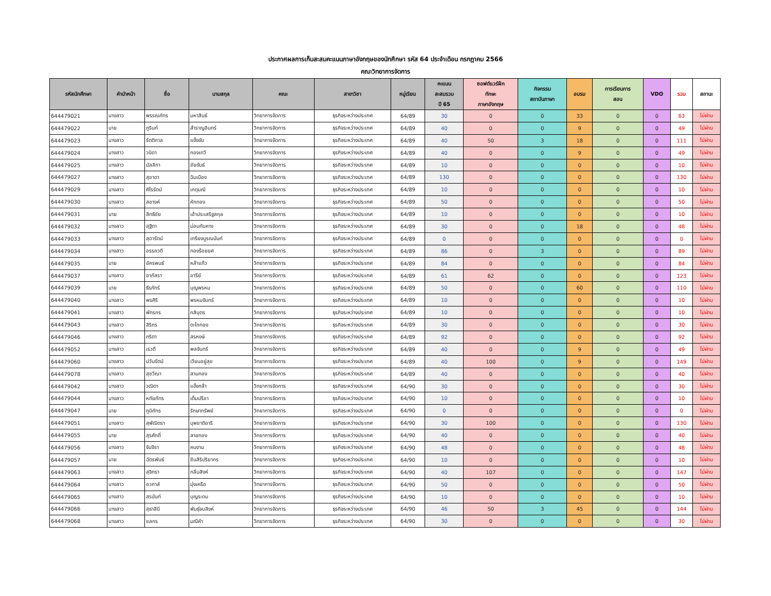ประกาศผลการเก็บสะสมคะแนนภาษาอังกฤษของนักศึกษา รหัส 64 ประจำเดือน กรกฎาคม 2566
คณะวิทยาการจัดการ
| รหัสนักศึกษา | คำนำหน้า | ชื่อ | นามสกุล | คณะ | สาขาวิชา | หมู่เรียน | คะแนน สะสมรวม ปี 65 | ซอฟต์แวร์ฝึก ทักษะ ภาษาอังกฤษ | กิจกรรม สถาบันภาษา | อบรม | การเรียนการ สอน | VDO | รวม | สถานะ |
| --- | --- | --- | --- | --- | --- | --- | --- | --- | --- | --- | --- | --- | --- | --- |
| 644479021 | นางสาว | พรรณภัทร | มหาสินธ์ | วิทยาการจัดการ | ธุรกิจระหว่างประเทศ | 64/89 | 30 | 0 | 0 | 33 | 0 | 0 | 63 | ไม่ผ่าน |
| 644479022 | นาย | ภูรินท์ | สำราญอินทร์ | วิทยาการจัดการ | ธุรกิจระหว่างประเทศ | 64/89 | 40 | 0 | 0 | 9 | 0 | 0 | 49 | ไม่ผ่าน |
| 644479023 | นางสาว | รัตติกาล | แข็งขัน | วิทยาการจัดการ | ธุรกิจระหว่างประเทศ | 64/89 | 40 | 50 | 3 | 18 | 0 | 0 | 111 | ไม่ผ่าน |
| 644479024 | นางสาว | วนิดา | กองเทวี | วิทยาการจัดการ | ธุรกิจระหว่างประเทศ | 64/89 | 40 | 0 | 0 | 9 | 0 | 0 | 49 | ไม่ผ่าน |
| 644479025 | นางสาว | มัลลิกา | ชัยขันธ์ | วิทยาการจัดการ | ธุรกิจระหว่างประเทศ | 64/89 | 10 | 0 | 0 | 0 | 0 | 0 | 10 | ไม่ผ่าน |
| 644479027 | นางสาว | สุชาดา | ฉิมเมือง | วิทยาการจัดการ | ธุรกิจระหว่างประเทศ | 64/89 | 130 | 0 | 0 | 0 | 0 | 0 | 130 | ไม่ผ่าน |
| 644479029 | นางสาว | ศิโรรัตน์ | เกตุมณี | วิทยาการจัดการ | ธุรกิจระหว่างประเทศ | 64/89 | 10 | 0 | 0 | 0 | 0 | 0 | 10 | ไม่ผ่าน |
| 644479030 | นางสาว | สอางค์ | หักทอง | วิทยาการจัดการ | ธุรกิจระหว่างประเทศ | 64/89 | 50 | 0 | 0 | 0 | 0 | 0 | 50 | ไม่ผ่าน |
| 644479031 | นาย | สิทธิชัย | เอ้าประเสริฐสกุล | วิทยาการจัดการ | ธุรกิจระหว่างประเทศ | 64/89 | 10 | 0 | 0 | 0 | 0 | 0 | 10 | ไม่ผ่าน |
| 644479032 | นางสาว | สุฐิตา | ม่อมทับคาง | วิทยาการจัดการ | ธุรกิจระหว่างประเทศ | 64/89 | 30 | 0 | 0 | 18 | 0 | 0 | 48 | ไม่ผ่าน |
| 644479033 | นางสาว | สุดารัตน์ | เกรียงบูรณนันท์ | วิทยาการจัดการ | ธุรกิจระหว่างประเทศ | 64/89 | 0 | 0 | 0 | 0 | 0 | 0 | 0 | ไม่ผ่าน |
| 644479034 | นางสาว | อรรถวดี | ทองร้อยยศ | วิทยาการจัดการ | ธุรกิจระหว่างประเทศ | 64/89 | 86 | 0 | 3 | 0 | 0 | 0 | 89 | ไม่ผ่าน |
| 644479035 | นาย | อัครพนธ์ | หล้าแก้ว | วิทยาการจัดการ | ธุรกิจระหว่างประเทศ | 64/89 | 84 | 0 | 0 | 0 | 0 | 0 | 84 | ไม่ผ่าน |
| 644479037 | นางสาว | อาภัสรา | อารีย์ | วิทยาการจัดการ | ธุรกิจระหว่างประเทศ | 64/89 | 61 | 62 | 0 | 0 | 0 | 0 | 123 | ไม่ผ่าน |
| 644479039 | นาย | ธีรภัทร์ | บุญพรหม | วิทยาการจัดการ | ธุรกิจระหว่างประเทศ | 64/89 | 50 | 0 | 0 | 60 | 0 | 0 | 110 | ไม่ผ่าน |
| 644479040 | นางสาว | พรศิริ | พรหมจันทร์ | วิทยาการจัดการ | ธุรกิจระหว่างประเทศ | 64/89 | 10 | 0 | 0 | 0 | 0 | 0 | 10 | ไม่ผ่าน |
| 644479041 | นางสาว | พัทรกร | กสิบุตร | วิทยาการจัดการ | ธุรกิจระหว่างประเทศ | 64/89 | 10 | 0 | 0 | 0 | 0 | 0 | 10 | ไม่ผ่าน |
| 644479043 | นางสาว | สิริกร | ตะโกทอง | วิทยาการจัดการ | ธุรกิจระหว่างประเทศ | 64/89 | 30 | 0 | 0 | 0 | 0 | 0 | 30 | ไม่ผ่าน |
| 644479046 | นางสาว | ภริตา | สรหงษ์ | วิทยาการจัดการ | ธุรกิจระหว่างประเทศ | 64/89 | 92 | 0 | 0 | 0 | 0 | 0 | 92 | ไม่ผ่าน |
| 644479052 | นางสาว | เรวดี | พลจันทร์ | วิทยาการจัดการ | ธุรกิจระหว่างประเทศ | 64/89 | 40 | 0 | 0 | 9 | 0 | 0 | 49 | ไม่ผ่าน |
| 644479060 | นางสาว | ปวันรัตน์ | เวียนอยู่สุข | วิทยาการจัดการ | ธุรกิจระหว่างประเทศ | 64/89 | 40 | 100 | 0 | 9 | 0 | 0 | 149 | ไม่ผ่าน |
| 644479078 | นางสาว | สุชวีณา | สามทอง | วิทยาการจัดการ | ธุรกิจระหว่างประเทศ | 64/89 | 40 | 0 | 0 | 0 | 0 | 0 | 40 | ไม่ผ่าน |
| 644479042 | นางสาว | วฒิตา | แข็งกล้า | วิทยาการจัดการ | ธุรกิจระหว่างประเทศ | 64/90 | 30 | 0 | 0 | 0 | 0 | 0 | 30 | ไม่ผ่าน |
| 644479044 | นางสาว | หทัยภัทร | เต็มปรีชา | วิทยาการจัดการ | ธุรกิจระหว่างประเทศ | 64/90 | 10 | 0 | 0 | 0 | 0 | 0 | 10 | ไม่ผ่าน |
| 644479047 | นาย | ภูมิภัทร | รักษาทรัพย์ | วิทยาการจัดการ | ธุรกิจระหว่างประเทศ | 64/90 | 0 | 0 | 0 | 0 | 0 | 0 | 0 | ไม่ผ่าน |
| 644479051 | นางสาว | สุพัฒิตรา | บุพชาติอารี | วิทยาการจัดการ | ธุรกิจระหว่างประเทศ | 64/90 | 30 | 100 | 0 | 0 | 0 | 0 | 130 | ไม่ผ่าน |
| 644479055 | นาย | สุรศักดิ์ | สายทอง | วิทยาการจัดการ | ธุรกิจระหว่างประเทศ | 64/90 | 40 | 0 | 0 | 0 | 0 | 0 | 40 | ไม่ผ่าน |
| 644479056 | นางสาว | จันจิรา | คนงาม | วิทยาการจัดการ | ธุรกิจระหว่างประเทศ | 64/90 | 48 | 0 | 0 | 0 | 0 | 0 | 48 | ไม่ผ่าน |
| 644479057 | นาย | ฉัตรพันธ์ | ชินสิริปริยากร | วิทยาการจัดการ | ธุรกิจระหว่างประเทศ | 64/90 | 10 | 0 | 0 | 0 | 0 | 0 | 10 | ไม่ผ่าน |
| 644479063 | นางสาว | สุจิทรา | กลิ่นสิงห์ | วิทยาการจัดการ | ธุรกิจระหว่างประเทศ | 64/90 | 40 | 107 | 0 | 0 | 0 | 0 | 147 | ไม่ผ่าน |
| 644479064 | นางสาว | อวภาส์ | มุ่งเครือ | วิทยาการจัดการ | ธุรกิจระหว่างประเทศ | 64/90 | 50 | 0 | 0 | 0 | 0 | 0 | 50 | ไม่ผ่าน |
| 644479065 | นางสาว | สรนันท์ | บุญระดม | วิทยาการจัดการ | ธุรกิจระหว่างประเทศ | 64/90 | 10 | 0 | 0 | 0 | 0 | 0 | 10 | ไม่ผ่าน |
| 644479066 | นางสาว | สุธาสินี | พันธุ์จบสิงห์ | วิทยาการจัดการ | ธุรกิจระหว่างประเทศ | 64/90 | 46 | 50 | 3 | 45 | 0 | 0 | 144 | ไม่ผ่าน |
| 644479068 | นางสาว | ชลกร | มณีคำ | วิทยาการจัดการ | ธุรกิจระหว่างประเทศ | 64/90 | 30 | 0 | 0 | 0 | 0 | 0 | 30 | ไม่ผ่าน |